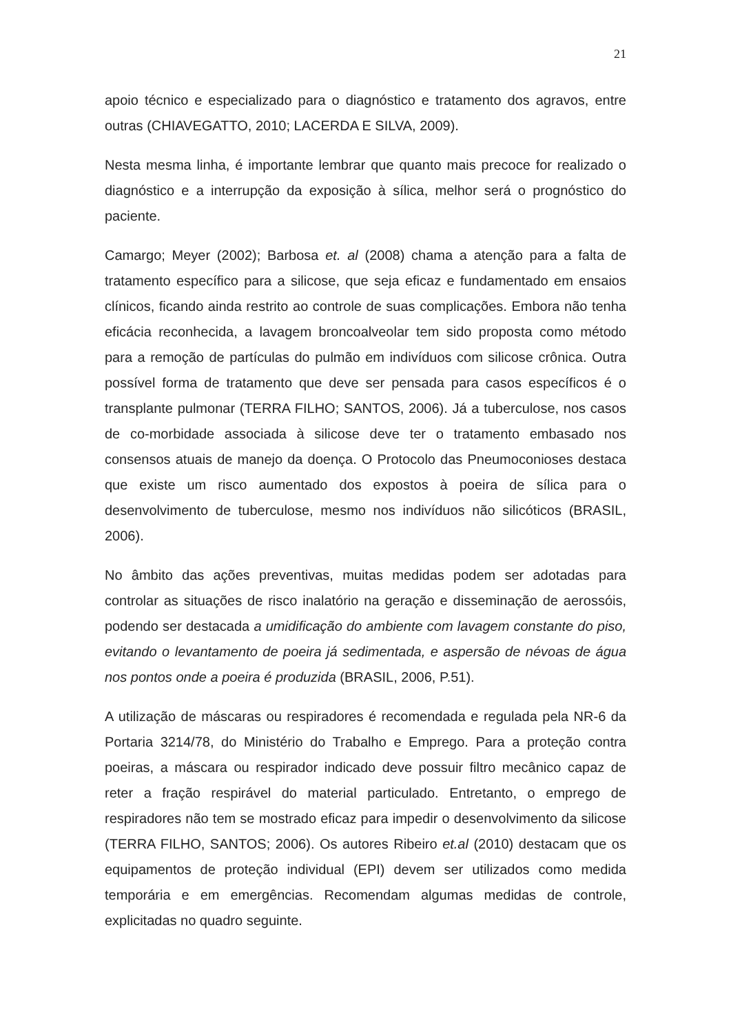21
apoio técnico e especializado para o diagnóstico e tratamento dos agravos, entre outras (CHIAVEGATTO, 2010; LACERDA E SILVA, 2009).
Nesta mesma linha, é importante lembrar que quanto mais precoce for realizado o diagnóstico e a interrupção da exposição à sílica, melhor será o prognóstico do paciente.
Camargo; Meyer (2002); Barbosa et. al (2008) chama a atenção para a falta de tratamento específico para a silicose, que seja eficaz e fundamentado em ensaios clínicos, ficando ainda restrito ao controle de suas complicações. Embora não tenha eficácia reconhecida, a lavagem broncoalveolar tem sido proposta como método para a remoção de partículas do pulmão em indivíduos com silicose crônica. Outra possível forma de tratamento que deve ser pensada para casos específicos é o transplante pulmonar (TERRA FILHO; SANTOS, 2006). Já a tuberculose, nos casos de co-morbidade associada à silicose deve ter o tratamento embasado nos consensos atuais de manejo da doença. O Protocolo das Pneumoconioses destaca que existe um risco aumentado dos expostos à poeira de sílica para o desenvolvimento de tuberculose, mesmo nos indivíduos não silicóticos (BRASIL, 2006).
No âmbito das ações preventivas, muitas medidas podem ser adotadas para controlar as situações de risco inalatório na geração e disseminação de aerossóis, podendo ser destacada a umidificação do ambiente com lavagem constante do piso, evitando o levantamento de poeira já sedimentada, e aspersão de névoas de água nos pontos onde a poeira é produzida (BRASIL, 2006, P.51).
A utilização de máscaras ou respiradores é recomendada e regulada pela NR-6 da Portaria 3214/78, do Ministério do Trabalho e Emprego. Para a proteção contra poeiras, a máscara ou respirador indicado deve possuir filtro mecânico capaz de reter a fração respirável do material particulado. Entretanto, o emprego de respiradores não tem se mostrado eficaz para impedir o desenvolvimento da silicose (TERRA FILHO, SANTOS; 2006). Os autores Ribeiro et.al (2010) destacam que os equipamentos de proteção individual (EPI) devem ser utilizados como medida temporária e em emergências. Recomendam algumas medidas de controle, explicitadas no quadro seguinte.